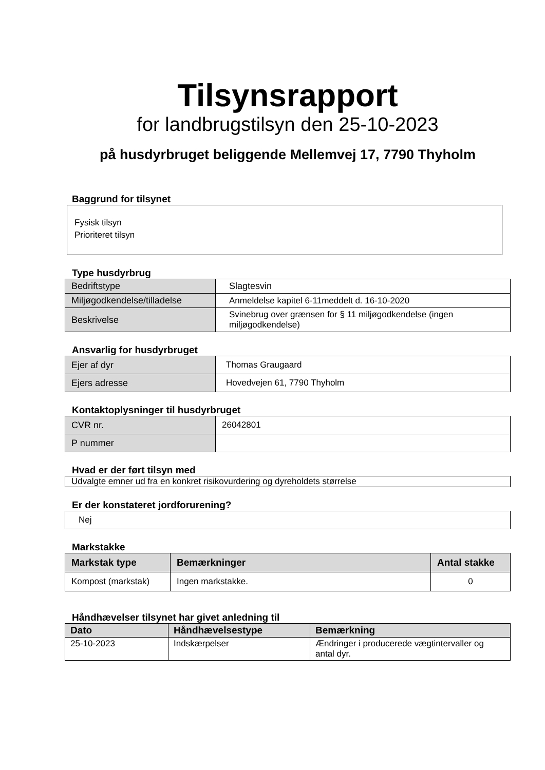Tilsynsrapport
for landbrugstilsyn den 25-10-2023
på husdyrbruget beliggende Mellemvej 17, 7790 Thyholm
Baggrund for tilsynet
Fysisk tilsyn
Prioriteret tilsyn
Type husdyrbrug
| Bedriftstype | Slagtesvin |
| Miljøgodkendelse/tilladelse | Anmeldelse kapitel 6-11meddelt d. 16-10-2020 |
| Beskrivelse | Svinebrug over grænsen for § 11 miljøgodkendelse (ingen miljøgodkendelse) |
Ansvarlig for husdyrbruget
| Ejer af dyr | Thomas Graugaard |
| Ejers adresse | Hovedvejen 61, 7790 Thyholm |
Kontaktoplysninger til husdyrbruget
| CVR nr. | 26042801 |
| P nummer | |
Hvad er der ført tilsyn med
| Udvalgte emner ud fra en konkret risikovurdering og dyreholdets størrelse |
Er der konstateret jordforurening?
| Nej |
Markstakke
| Markstak type | Bemærkninger | Antal stakke |
| --- | --- | --- |
| Kompost (markstak) | Ingen markstakke. | 0 |
Håndhævelser tilsynet har givet anledning til
| Dato | Håndhævelsestype | Bemærkning |
| --- | --- | --- |
| 25-10-2023 | Indskærpelser | Ændringer i producerede vægtintervaller og antal dyr. |